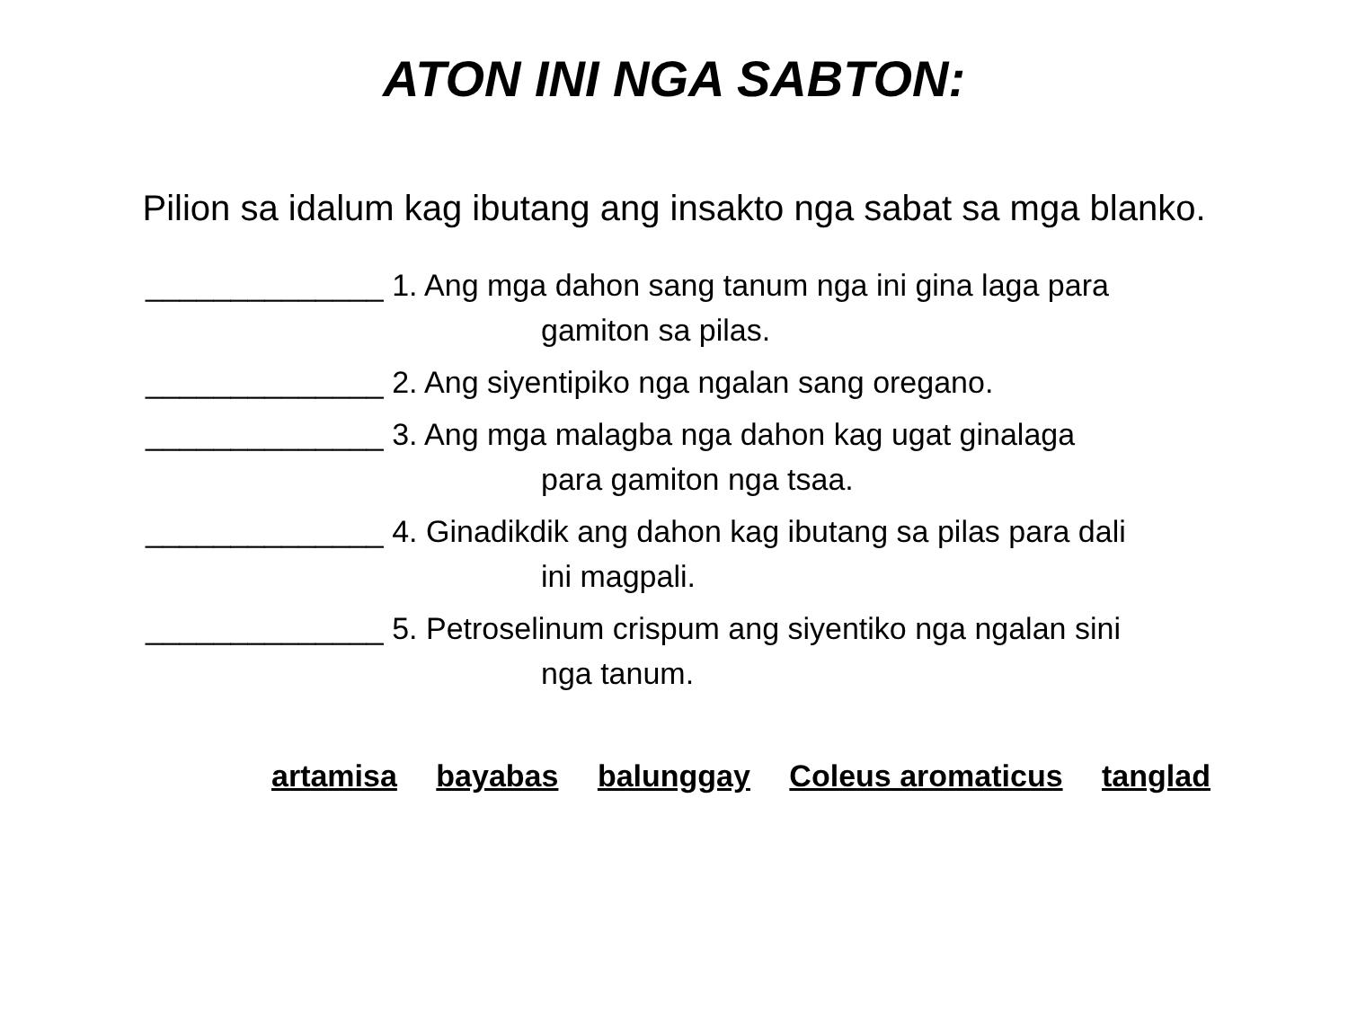ATON INI NGA SABTON:
Pilion sa idalum kag ibutang ang insakto nga sabat sa mga blanko.
______________ 1. Ang mga dahon sang tanum nga ini gina laga para
gamiton sa pilas.
______________ 2. Ang siyentipiko nga ngalan sang oregano.
______________ 3. Ang mga malagba nga dahon kag ugat ginalaga
para gamiton nga tsaa.
______________ 4. Ginadikdik ang dahon kag ibutang sa pilas para dali
ini magpali.
______________ 5. Petroselinum crispum ang siyentiko nga ngalan sini
nga tanum.
artamisa bayabas balunggay Coleus aromaticus tanglad